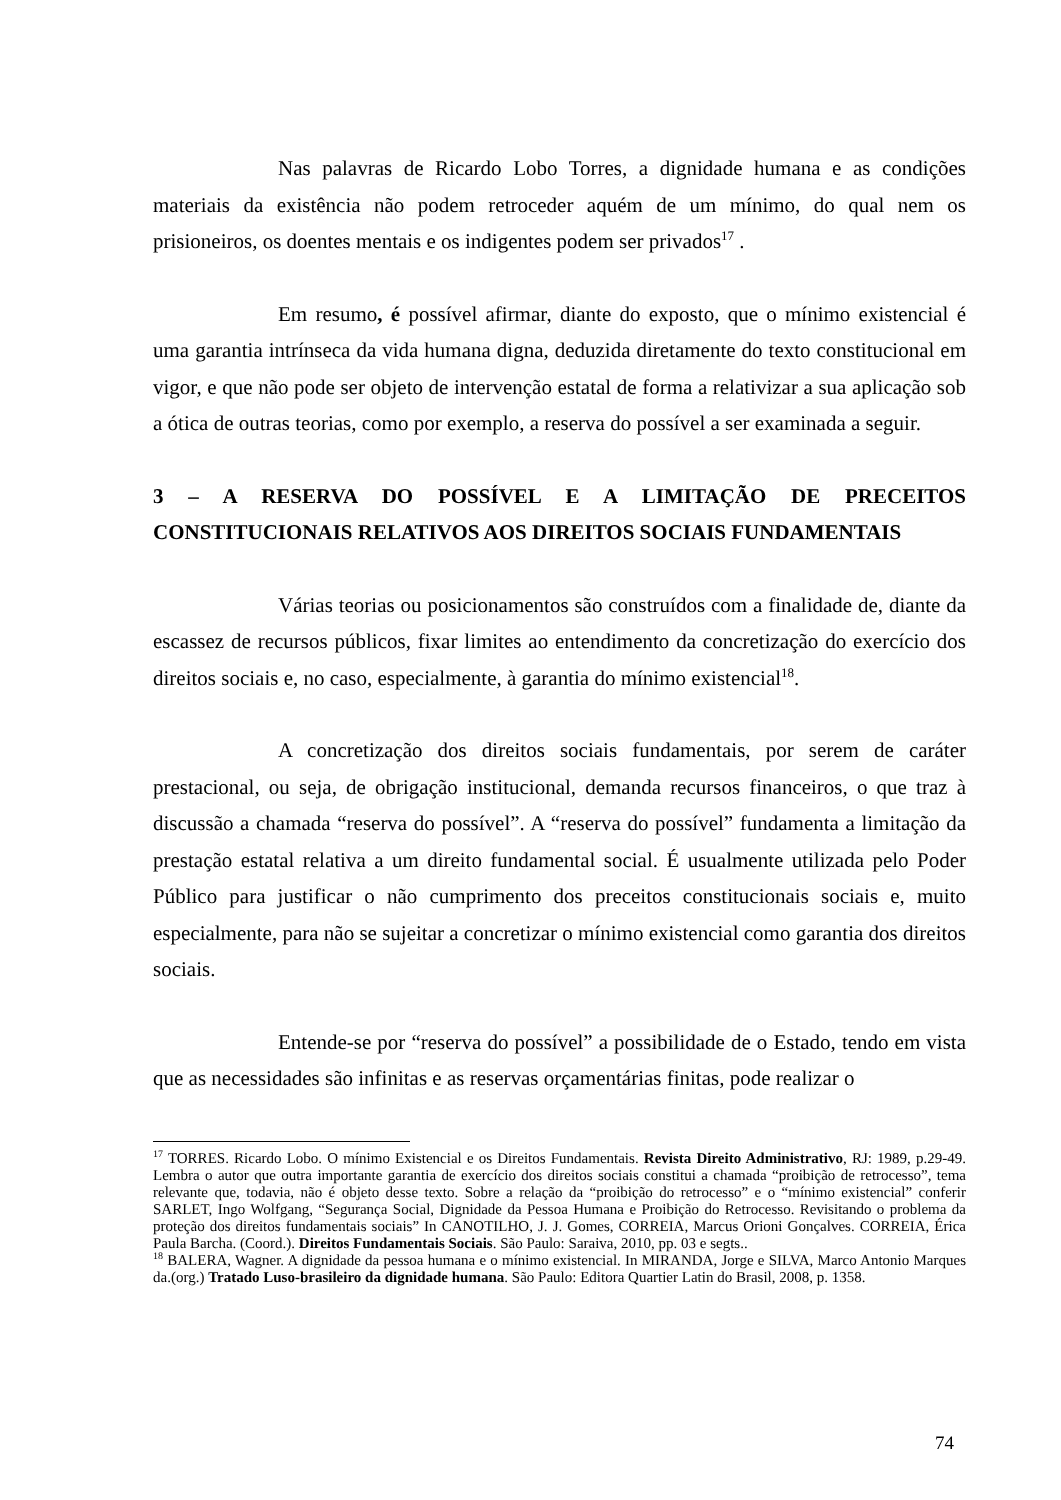Nas palavras de Ricardo Lobo Torres, a dignidade humana e as condições materiais da existência não podem retroceder aquém de um mínimo, do qual nem os prisioneiros, os doentes mentais e os indigentes podem ser privados<sup>17</sup> .
Em resumo, é possível afirmar, diante do exposto, que o mínimo existencial é uma garantia intrínseca da vida humana digna, deduzida diretamente do texto constitucional em vigor, e que não pode ser objeto de intervenção estatal de forma a relativizar a sua aplicação sob a ótica de outras teorias, como por exemplo, a reserva do possível a ser examinada a seguir.
3 – A RESERVA DO POSSÍVEL E A LIMITAÇÃO DE PRECEITOS CONSTITUCIONAIS RELATIVOS AOS DIREITOS SOCIAIS FUNDAMENTAIS
Várias teorias ou posicionamentos são construídos com a finalidade de, diante da escassez de recursos públicos, fixar limites ao entendimento da concretização do exercício dos direitos sociais e, no caso, especialmente, à garantia do mínimo existencial<sup>18</sup>.
A concretização dos direitos sociais fundamentais, por serem de caráter prestacional, ou seja, de obrigação institucional, demanda recursos financeiros, o que traz à discussão a chamada “reserva do possível”. A “reserva do possível” fundamenta a limitação da prestação estatal relativa a um direito fundamental social. É usualmente utilizada pelo Poder Público para justificar o não cumprimento dos preceitos constitucionais sociais e, muito especialmente, para não se sujeitar a concretizar o mínimo existencial como garantia dos direitos sociais.
Entende-se por “reserva do possível” a possibilidade de o Estado, tendo em vista que as necessidades são infinitas e as reservas orçamentárias finitas, pode realizar o
<sup>17</sup> TORRES. Ricardo Lobo. O mínimo Existencial e os Direitos Fundamentais. Revista Direito Administrativo, RJ: 1989, p.29-49. Lembra o autor que outra importante garantia de exercício dos direitos sociais constitui a chamada “proibição de retrocesso”, tema relevante que, todavia, não é objeto desse texto. Sobre a relação da “proibição do retrocesso” e o “mínimo existencial” conferir SARLET, Ingo Wolfgang, “Segurança Social, Dignidade da Pessoa Humana e Proibição do Retrocesso. Revisitando o problema da proteção dos direitos fundamentais sociais” In CANOTILHO, J. J. Gomes, CORREIA, Marcus Orioni Gonçalves. CORREIA, Érica Paula Barcha. (Coord.). Direitos Fundamentais Sociais. São Paulo: Saraiva, 2010, pp. 03 e segts..
<sup>18</sup> BALERA, Wagner. A dignidade da pessoa humana e o mínimo existencial. In MIRANDA, Jorge e SILVA, Marco Antonio Marques da.(org.) Tratado Luso-brasileiro da dignidade humana. São Paulo: Editora Quartier Latin do Brasil, 2008, p. 1358.
74